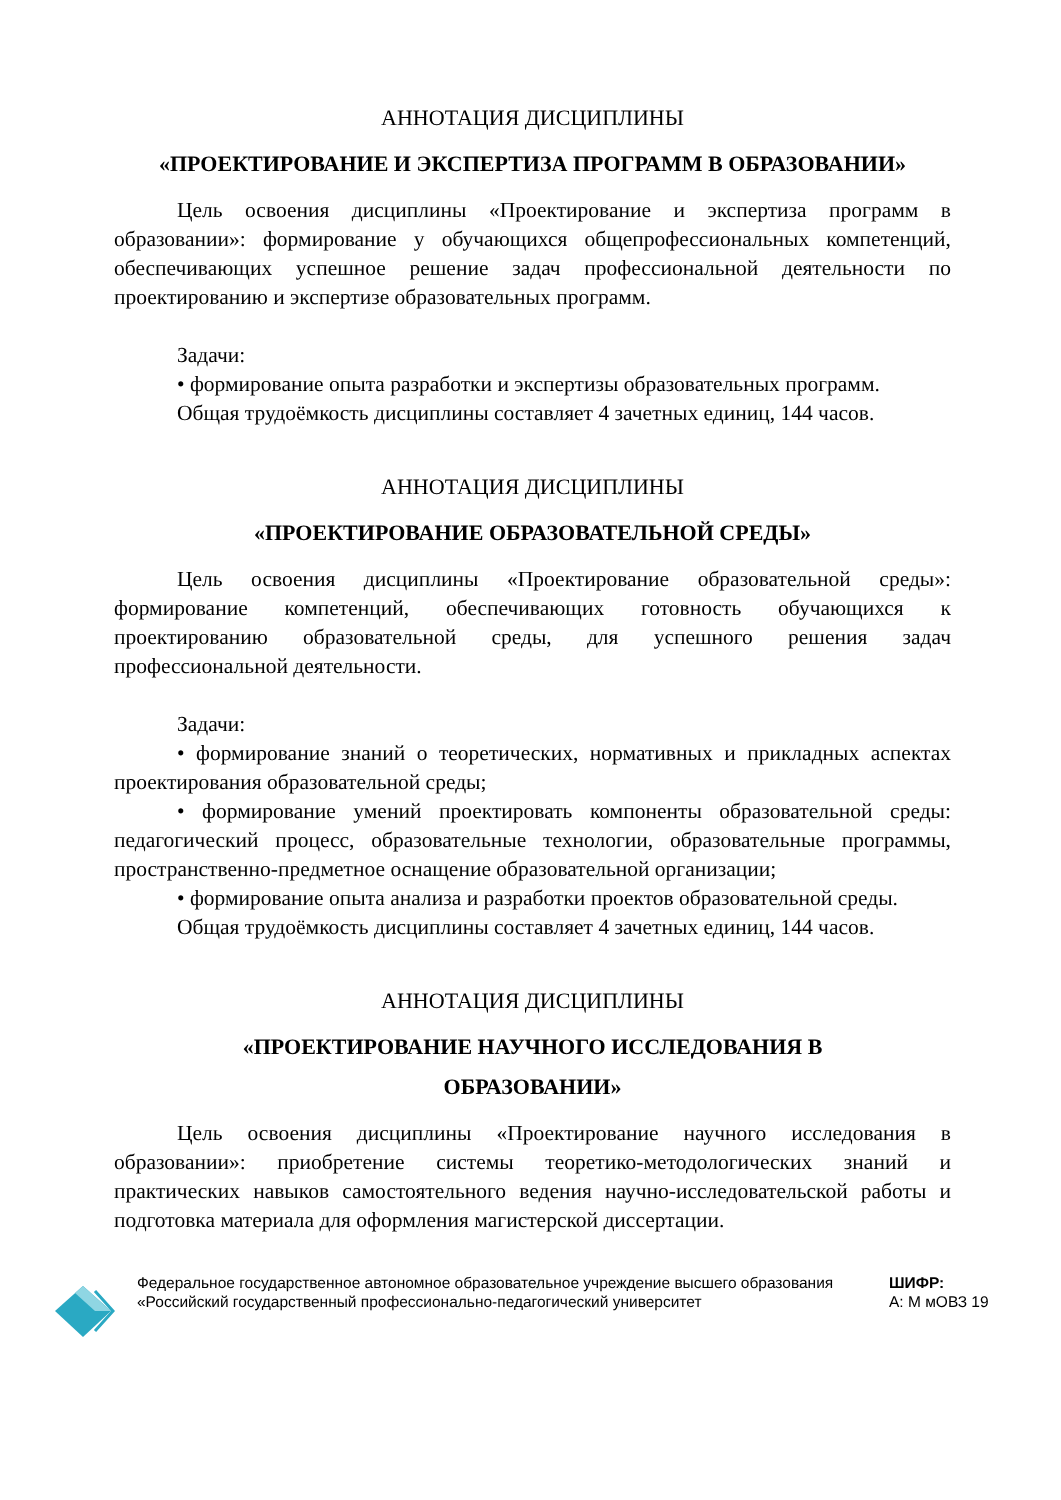АННОТАЦИЯ ДИСЦИПЛИНЫ
«ПРОЕКТИРОВАНИЕ И ЭКСПЕРТИЗА ПРОГРАММ В ОБРАЗОВАНИИ»
Цель освоения дисциплины «Проектирование и экспертиза программ в образовании»: формирование у обучающихся общепрофессиональных компетенций, обеспечивающих успешное решение задач профессиональной деятельности по проектированию и экспертизе образовательных программ.
Задачи:
• формирование опыта разработки и экспертизы образовательных программ.
Общая трудоёмкость дисциплины составляет 4 зачетных единиц, 144 часов.
АННОТАЦИЯ ДИСЦИПЛИНЫ
«ПРОЕКТИРОВАНИЕ ОБРАЗОВАТЕЛЬНОЙ СРЕДЫ»
Цель освоения дисциплины «Проектирование образовательной среды»: формирование компетенций, обеспечивающих готовность обучающихся к проектированию образовательной среды, для успешного решения задач профессиональной деятельности.
Задачи:
• формирование знаний о теоретических, нормативных и прикладных аспектах проектирования образовательной среды;
• формирование умений проектировать компоненты образовательной среды: педагогический процесс, образовательные технологии, образовательные программы, пространственно-предметное оснащение образовательной организации;
• формирование опыта анализа и разработки проектов образовательной среды.
Общая трудоёмкость дисциплины составляет 4 зачетных единиц, 144 часов.
АННОТАЦИЯ ДИСЦИПЛИНЫ
«ПРОЕКТИРОВАНИЕ НАУЧНОГО ИССЛЕДОВАНИЯ В
ОБРАЗОВАНИИ»
Цель освоения дисциплины «Проектирование научного исследования в образовании»: приобретение системы теоретико-методологических знаний и практических навыков самостоятельного ведения научно-исследовательской работы и подготовка материала для оформления магистерской диссертации.
Федеральное государственное автономное образовательное учреждение высшего образования «Российский государственный профессионально-педагогический университет
ШИФР:
А: М мОВЗ 19